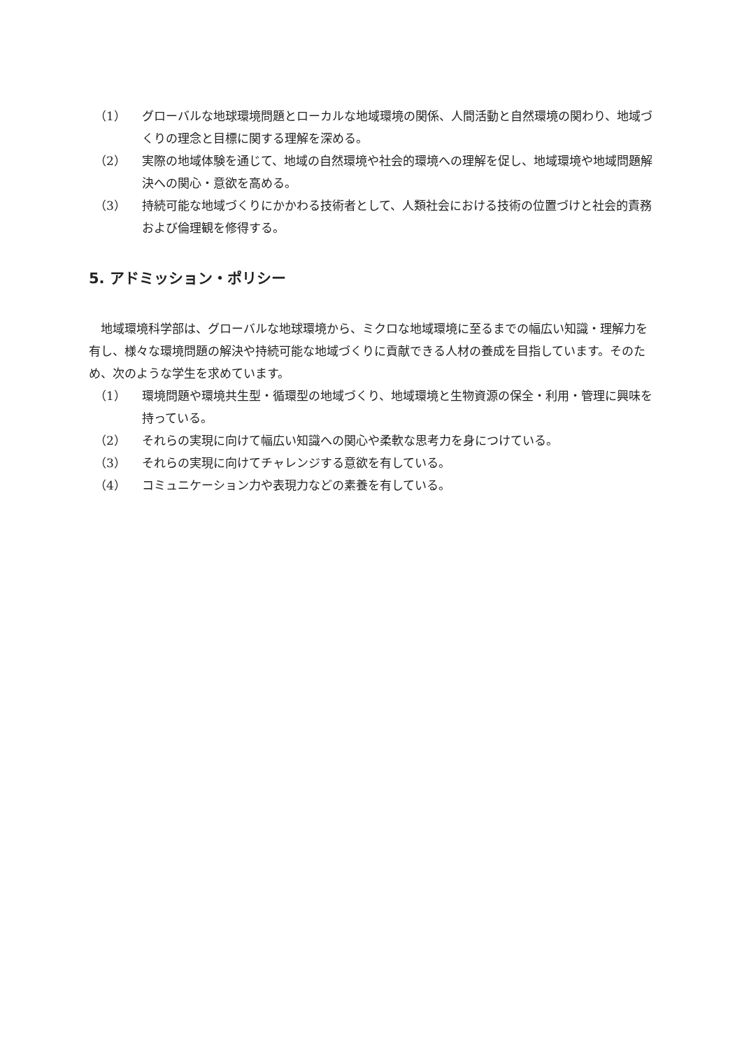（1） グローバルな地球環境問題とローカルな地域環境の関係、人間活動と自然環境の関わり、地域づくりの理念と目標に関する理解を深める。
（2） 実際の地域体験を通じて、地域の自然環境や社会的環境への理解を促し、地域環境や地域問題解決への関心・意欲を高める。
（3） 持続可能な地域づくりにかかわる技術者として、人類社会における技術の位置づけと社会的責務および倫理観を修得する。
5. アドミッション・ポリシー
地域環境科学部は、グローバルな地球環境から、ミクロな地域環境に至るまでの幅広い知識・理解力を有し、様々な環境問題の解決や持続可能な地域づくりに貢献できる人材の養成を目指しています。そのため、次のような学生を求めています。
（1） 環境問題や環境共生型・循環型の地域づくり、地域環境と生物資源の保全・利用・管理に興味を持っている。
（2） それらの実現に向けて幅広い知識への関心や柔軟な思考力を身につけている。
（3） それらの実現に向けてチャレンジする意欲を有している。
（4） コミュニケーション力や表現力などの素養を有している。